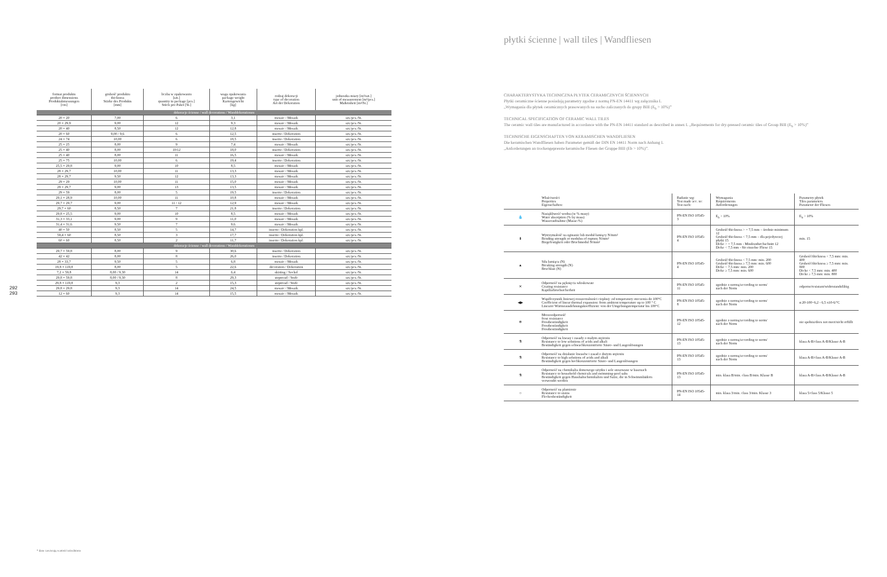| format produktu product dimensions Produktabmessungen [cm] | grubość produktu thickness Stärke des Produkts [mm] | liczba w opakowaniu [szt.] quantity in package [pcs.] Stück pro Paket [St.] | waga opakowania package weight Kartongewicht [kg] | rodzaj dekoracji type of decoration Art der Dekoration | jednostka miary [m²/szt.] unit of measurement [m²/pcs.] Maßeinheit [m²/St.] |
| --- | --- | --- | --- | --- | --- |
| dekoracje ścienne / wall decorations / Wanddekorationen | | | | | |
| 20 × 20 | 7,00 | 6 | 3,1 | mosaic / Mosaik | szt./pcs./St. |
| 20 × 29,9 | 9,00 | 12 | 9,3 | mosaic / Mosaik | szt./pcs./St. |
| 20 × 40 | 8,50 | 12 | 12,8 | mosaic / Mosaik | szt./pcs./St. |
| 20 × 60 | 9,00 / 9,6 | 6 | 12,5 | inserto / Dekoration | szt./pcs./St. |
| 24 × 74 | 10,00 | 6 | 18,5 | inserto / Dekoration | szt./pcs./St. |
| 25 × 25 | 8,00 | 9 | 7,4 | mosaic / Mosaik | szt./pcs./St. |
| 25 × 40 | 8,00 | 10/12 | 18,0 | inserto / Dekoration | szt./pcs./St. |
| 25 × 40 | 8,00 | 11 | 16,5 | mosaic / Mosaik | szt./pcs./St. |
| 25 × 75 | 10,00 | 6 | 19,4 | inserto / Dekoration | szt./pcs./St. |
| 25,5 × 29,8 | 9,00 | 10 | 8,5 | mosaic / Mosaik | szt./pcs./St. |
| 28 × 29,7 | 10,00 | 11 | 13,3 | mosaic / Mosaik | szt./pcs./St. |
| 28 × 29,7 | 9,50 | 12 | 13,3 | mosaic / Mosaik | szt./pcs./St. |
| 29 × 29 | 10,00 | 11 | 15,0 | mosaic / Mosaik | szt./pcs./St. |
| 29 × 29,7 | 9,00 | 13 | 13,5 | mosaic / Mosaik | szt./pcs./St. |
| 29 × 59 | 8,00 | 5 | 19,5 | inserto / Dekoration | szt./pcs./St. |
| 29,1 × 28,9 | 10,00 | 11 | 10,8 | mosaic / Mosaik | szt./pcs./St. |
| 29,7 × 29,7 | 9,00 | 11 / 12 | 12,9 | mosaic / Mosaik | szt./pcs./St. |
| 29,7 × 60 | 8,50 | 7 | 21,8 | inserto / Dekoration | szt./pcs./St. |
| 29,8 × 25,5 | 9,00 | 10 | 8,5 | mosaic / Mosaik | szt./pcs./St. |
| 31,3 × 33,1 | 9,00 | 9 | 11,0 | mosaic / Mosaik | szt./pcs./St. |
| 31,4 × 31,6 | 9,50 | 7 | 9,6 | mosaic / Mosaik | szt./pcs./St. |
| 40 × 50 | 8,50 | 5 | 14,7 | inserto / Dekoration kpl. | szt./pcs./St. |
| 59,4 × 60 | 8,50 | 3 | 17,7 | inserto / Dekoration kpl. | szt./pcs./St. |
| 60 × 60 | 8,50 | 2 | 11,7 | inserto / Dekoration kpl. | szt./pcs./St. |
| dekoracje ścienne / wall decorations / Wanddekorationen | | | | | |
| 29,7 × 59,8 | 8,00 | 9 | 30,6 | inserto / Dekoration | szt./pcs./St. |
| 42 × 42 | 8,00 | 8 | 26,0 | inserto / Dekoration | szt./pcs./St. |
| 28 × 33,7 | 9,50 | 5 | 6,8 | mosaic / Mosaik | szt./pcs./St. |
| 19,8 × 119,8 | 8,00 | 5 | 22,6 | decoration / Dekoration | szt./pcs./St. |
| 7,2 × 59,8 | 8,00 / 9,30 | 14 | 6,4 | skirting / Sockel | szt./pcs./St. |
| 29,8 × 59,8 | 8,00 / 9,30 | 8 | 29,3 | steptread / Stufe | szt./pcs./St. |
| 29,8 × 119,8 | 9,3 | 2 | 15,3 | steptread / Stufe | szt./pcs./St. |
| 29,8 × 29,8 | 9,3 | 14 | 24,5 | mosaic / Mosaik | szt./pcs./St. |
| 12 × 60 | 9,3 | 14 | 15,5 | mosaic / Mosaik | szt./pcs./St. |
292
293
* dane zawierają wartości uśrednione
płytki ścienne | wall tiles | Wandfliesen
CHARAKTERYSTYKA TECHNICZNA PŁYTEK CERAMICZNYCH ŚCIENNYCH
Płytki ceramiczne ścienne posiadają parametry zgodne z normą PN-EN 14411 wg załącznika L
„Wymagania dla płytek ceramicznych prasowanych na sucho zaliczanych do grupy BIII (E<sub>b</sub> > 10%)”
TECHNICAL SPECIFICATION OF CERAMIC WALL TILES
The ceramic wall tiles are manufactured in accordance with the PN-EN 14411 standard as described in annex L „Requirements for dry-pressed ceramic tiles of Group BIII (E<sub>b</sub> > 10%)”
TECHNISCHE EIGENSCHAFTEN VON KERAMISCHEN WANDFLIESEN
Die keramischen Wandfliesen haben Parameter gemäß der DIN EN 14411 Norm nach Anhang L
„Anforderungen an trockengepresste keramische Fliesen der Gruppe BIII (Eb > 10%)”.
| | Właściwości Properties Eigenschaften: | Badanie wg: Test made acc. to: Test nach: | Wymagania Requirements Anforderungen | Parametry płytek Tiles parameters Parameter der Fliesen |
| --- | --- | --- | --- | --- |
| 💧 | Nasiąkliwość wodna (w % masy) Water absorption (% by mass) Wasseraufnahme (Masse-%) | PN-EN ISO 10545-3 | E<sub>b</sub> > 10% | E<sub>b</sub> > 10% |
| ⬇ | Wytrzymałość na zginanie lub moduł łamiący N/mm² Bending strength or modulus of rupturę N/mm² Biegefestigkeit oder Bruchmodul N/mm² | PN-EN ISO 10545-4 | Grubość/thickness > = 7,5 mm – średnio minimum 12 Grubość/thickness < 7,5 mm – dla pojedynczej płytki 15 Dicke > = 7,5 mm - Mindestdurchschnitt 12 Dicke < 7,5 mm - für einzelne Fliese 15 | min. 15 |
| ▲ | Siła łamiąca (N) Breaking strength (N) Bruchlast (N) | PN-EN ISO 10545-4 | Grubość/thickness < 7,5 mm: min. 200 Grubość/thickness ≥ 7,5 mm: min. 600 Dicke < 7,5 mm: min. 200 Dicke ≥ 7,5 mm: min. 600 | Grubość/thickness < 7,5 mm: min. 400 Grubość/thickness ≥ 7,5 mm: min. 800 Dicke < 7,5 mm: min. 400 Dicke ≥ 7,5 mm: min. 800 |
| ✕ | Odporność na pęknięcia włoskowate Crazing resistance Kapillarbruchsicherheit | PN-EN ISO 10545-11 | zgodnie z normą/according to norm/ nach der Norm | odporne/resistant/widerstandsfähig |
| ◀▶ | Współczynnik liniowej rozszerzalności cieplnej: od temperatury otoczenia do 100°C Coefficient of linear thermal expansion: from ambient temperature up to 100 ° C Linearer Wärmeausdehnungskoeffizient: von der Umgebungstemperatur bis 100°C | PN-EN ISO 10545-8 | zgodnie z normą/according to norm/ nach der Norm | α 20-100=6,2 - 6,5 x10-6/°C |
| ❄ | Mrozoodporność frost resistance Frostbeständigkeit Frostbeständigkeit Frostbeständigkeit | PN-EN ISO 10545-12 | zgodnie z normą/according to norm/ nach der Norm | nie spełnia/does not meet/nicht erfüllt |
| ⚗ | Odporność na kwasy i zasady o małym stężeniu Resistance to low solutions of acids and alkali Beständigkeit gegen schwachkonzentrierte Säure- und Laugenlösungen | PN-EN ISO 10545-13 | zgodnie z normą/according to norm/ nach der Norm | klasa A-B/class A-B/Klasse A-B |
| ⚗ | Odporność na działanie kwasów i zasad o dużym stężeniu Resistance to high solutions of acids and alkali Beständigkeit gegen hochkonzentrierte Säure- und Laugenlösungen | PN-EN ISO 10545-13 | zgodnie z normą/according to norm/ nach der Norm | klasa A-B/class A-B/Klasse A-B |
| ⚗ | Odporność na chemikalia domowego użytku i sole stosowane w basenach Resistance to household chemicals and swimming-pool salts Beständigkeit gegen Haushaltschemikalien und Salze, die in Schwimmbädern verwendet werden | PN-EN ISO 10545-13 | min. klasa B/min. class B/min. Klasse B | klasa A-B/class A-B/Klasse A-B |
| ○ | Odporność na plamienie Resistance to stains Fleckenbeständigkeit | PN-EN ISO 10545-14 | min. klasa 3/min. class 3/min. Klasse 3 | klasa 5/class 5/Klasse 5 |